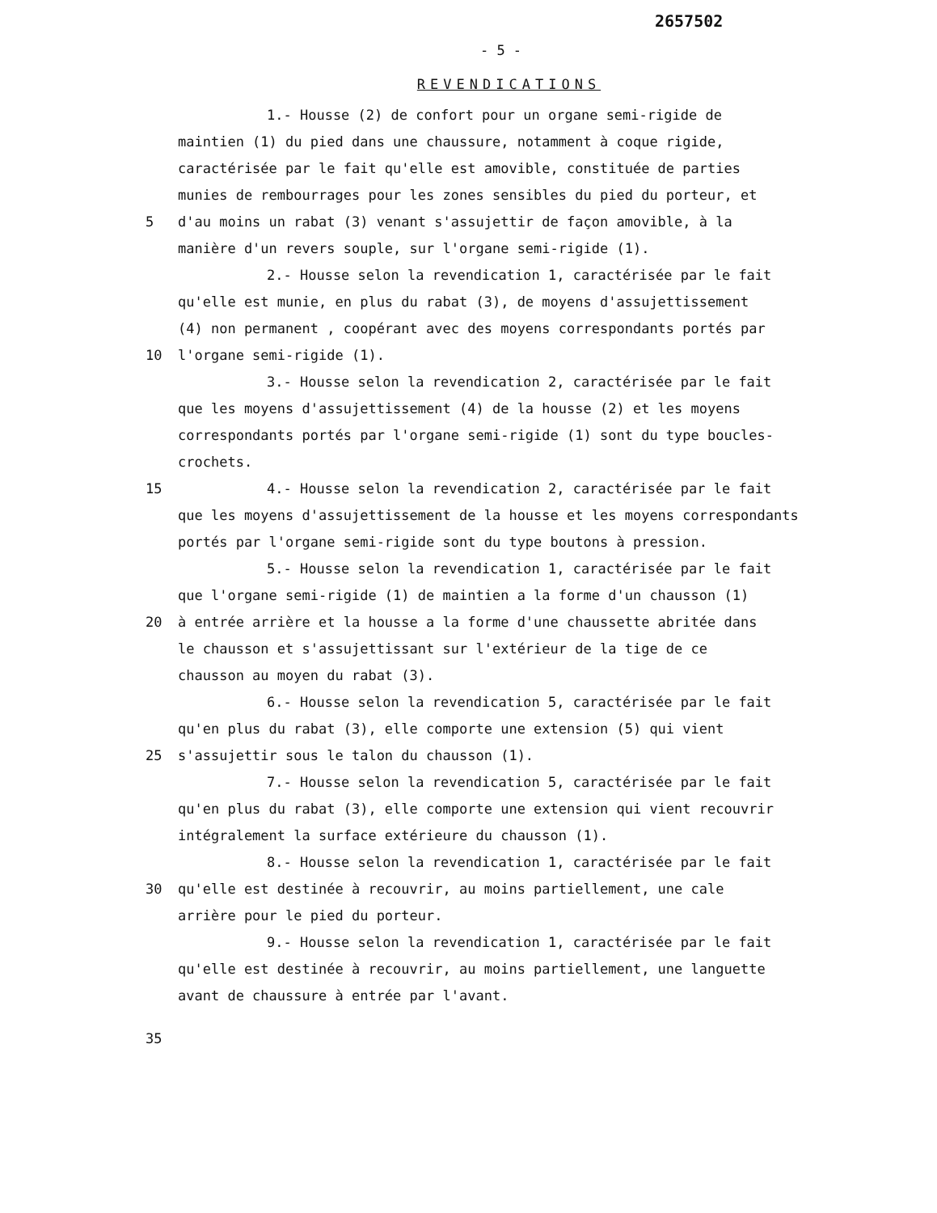2657502
- 5 -
REVENDICATIONS
1.- Housse (2) de confort pour un organe semi-rigide de
maintien (1) du pied dans une chaussure, notamment à coque rigide,
caractérisée par le fait qu'elle est amovible, constituée de parties
munies de rembourrages pour les zones sensibles du pied du porteur, et
5 d'au moins un rabat (3) venant s'assujettir de façon amovible, à la
manière d'un revers souple, sur l'organe semi-rigide (1).
2.- Housse selon la revendication 1, caractérisée par le fait
qu'elle est munie, en plus du rabat (3), de moyens d'assujettissement
(4) non permanent , coopérant avec des moyens correspondants portés par
10 l'organe semi-rigide (1).
3.- Housse selon la revendication 2, caractérisée par le fait
que les moyens d'assujettissement (4) de la housse (2) et les moyens
correspondants portés par l'organe semi-rigide (1) sont du type boucles-
crochets.
15 4.- Housse selon la revendication 2, caractérisée par le fait
que les moyens d'assujettissement de la housse et les moyens correspondants
portés par l'organe semi-rigide sont du type boutons à pression.
5.- Housse selon la revendication 1, caractérisée par le fait
que l'organe semi-rigide (1) de maintien a la forme d'un chausson (1)
20 à entrée arrière et la housse a la forme d'une chaussette abritée dans
le chausson et s'assujettissant sur l'extérieur de la tige de ce
chausson au moyen du rabat (3).
6.- Housse selon la revendication 5, caractérisée par le fait
qu'en plus du rabat (3), elle comporte une extension (5) qui vient
25 s'assujettir sous le talon du chausson (1).
7.- Housse selon la revendication 5, caractérisée par le fait
qu'en plus du rabat (3), elle comporte une extension qui vient recouvrir
intégralement la surface extérieure du chausson (1).
8.- Housse selon la revendication 1, caractérisée par le fait
30 qu'elle est destinée à recouvrir, au moins partiellement, une cale
arrière pour le pied du porteur.
9.- Housse selon la revendication 1, caractérisée par le fait
qu'elle est destinée à recouvrir, au moins partiellement, une languette
avant de chaussure à entrée par l'avant.
35